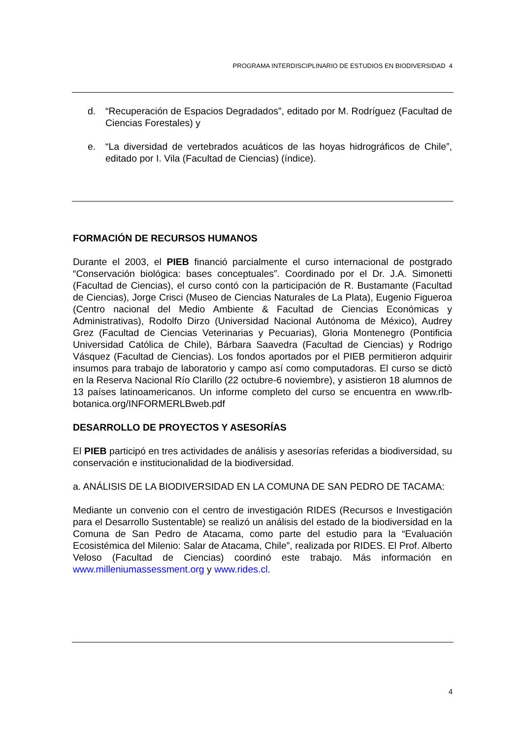PROGRAMA INTERDISCIPLINARIO DE ESTUDIOS EN BIODIVERSIDAD 4
d. “Recuperación de Espacios Degradados”, editado por M. Rodríguez (Facultad de Ciencias Forestales) y
e. “La diversidad de vertebrados acuáticos de las hoyas hidrográficos de Chile”, editado por I. Vila (Facultad de Ciencias) (índice).
FORMACIÓN DE RECURSOS HUMANOS
Durante el 2003, el PIEB financió parcialmente el curso internacional de postgrado “Conservación biológica: bases conceptuales”. Coordinado por el Dr. J.A. Simonetti (Facultad de Ciencias), el curso contó con la participación de R. Bustamante (Facultad de Ciencias), Jorge Crisci (Museo de Ciencias Naturales de La Plata), Eugenio Figueroa (Centro nacional del Medio Ambiente & Facultad de Ciencias Económicas y Administrativas), Rodolfo Dirzo (Universidad Nacional Autónoma de México), Audrey Grez (Facultad de Ciencias Veterinarias y Pecuarias), Gloria Montenegro (Pontificia Universidad Católica de Chile), Bárbara Saavedra (Facultad de Ciencias) y Rodrigo Vásquez (Facultad de Ciencias). Los fondos aportados por el PIEB permitieron adquirir insumos para trabajo de laboratorio y campo así como computadoras. El curso se dictò en la Reserva Nacional Río Clarillo (22 octubre-6 noviembre), y asistieron 18 alumnos de 13 países latinoamericanos. Un informe completo del curso se encuentra en www.rlb-botanica.org/INFORMERLBweb.pdf
DESARROLLO DE PROYECTOS Y ASESORÍAS
El PIEB participó en tres actividades de análisis y asesorías referidas a biodiversidad, su conservación e institucionalidad de la biodiversidad.
a. ANÁLISIS DE LA BIODIVERSIDAD EN LA COMUNA DE SAN PEDRO DE TACAMA:
Mediante un convenio con el centro de investigación RIDES (Recursos e Investigación para el Desarrollo Sustentable) se realizó un análisis del estado de la biodiversidad en la Comuna de San Pedro de Atacama, como parte del estudio para la “Evaluación Ecosistémica del Milenio: Salar de Atacama, Chile”, realizada por RIDES. El Prof. Alberto Veloso (Facultad de Ciencias) coordinó este trabajo. Más información en www.milleniumassessment.org y www.rides.cl.
4